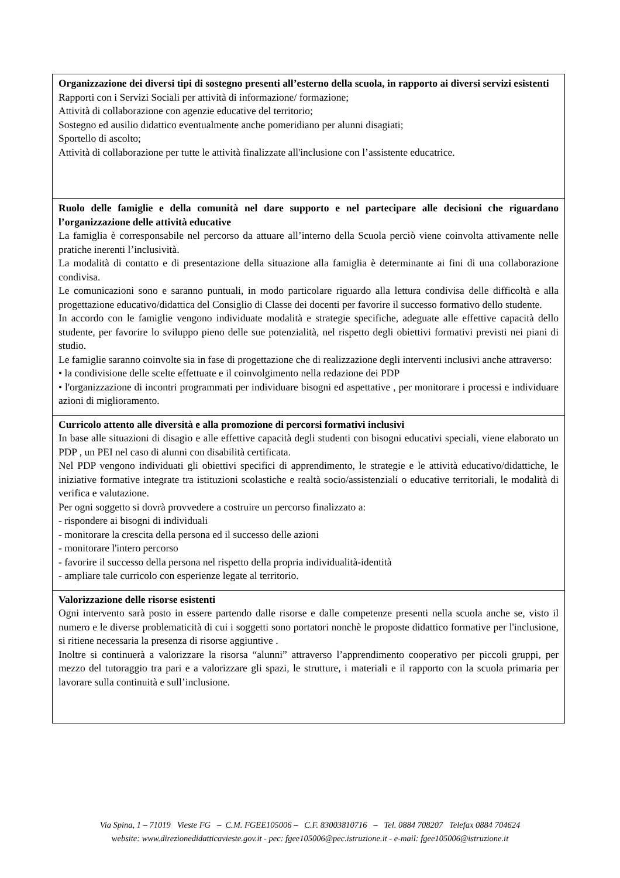| Organizzazione dei diversi tipi di sostegno presenti all’esterno della scuola, in rapporto ai diversi servizi esistenti Rapporti con i Servizi Sociali per attività di informazione/ formazione; Attività di collaborazione con agenzie educative del territorio; Sostegno ed ausilio didattico eventualmente anche pomeridiano per alunni disagiati; Sportello di ascolto; Attività di collaborazione per tutte le attività finalizzate all'inclusione con l’assistente educatrice. |
| Ruolo delle famiglie e della comunità nel dare supporto e nel partecipare alle decisioni che riguardano l’organizzazione delle attività educative La famiglia è corresponsabile nel percorso da attuare all’interno della Scuola perciò viene coinvolta attivamente nelle pratiche inerenti l’inclusività. La modalità di contatto e di presentazione della situazione alla famiglia è determinante ai fini di una collaborazione condivisa. Le comunicazioni sono e saranno puntuali, in modo particolare riguardo alla lettura condivisa delle difficoltà e alla progettazione educativo/didattica del Consiglio di Classe dei docenti per favorire il successo formativo dello studente. In accordo con le famiglie vengono individuate modalità e strategie specifiche, adeguate alle effettive capacità dello studente, per favorire lo sviluppo pieno delle sue potenzialità, nel rispetto degli obiettivi formativi previsti nei piani di studio. Le famiglie saranno coinvolte sia in fase di progettazione che di realizzazione degli interventi inclusivi anche attraverso: • la condivisione delle scelte effettuate e il coinvolgimento nella redazione dei PDP • l'organizzazione di incontri programmati per individuare bisogni ed aspettative , per monitorare i processi e individuare azioni di miglioramento. |
| Curricolo attento alle diversità e alla promozione di percorsi formativi inclusivi In base alle situazioni di disagio e alle effettive capacità degli studenti con bisogni educativi speciali, viene elaborato un PDP , un PEI nel caso di alunni con disabilità certificata. Nel PDP vengono individuati gli obiettivi specifici di apprendimento, le strategie e le attività educativo/didattiche, le iniziative formative integrate tra istituzioni scolastiche e realtà socio/assistenziali o educative territoriali, le modalità di verifica e valutazione. Per ogni soggetto si dovrà provvedere a costruire un percorso finalizzato a: - rispondere ai bisogni di individuali - monitorare la crescita della persona ed il successo delle azioni - monitorare l'intero percorso - favorire il successo della persona nel rispetto della propria individualità-identità - ampliare tale curricolo con esperienze legate al territorio. |
| Valorizzazione delle risorse esistenti Ogni intervento sarà posto in essere partendo dalle risorse e dalle competenze presenti nella scuola anche se, visto il numero e le diverse problematicità di cui i soggetti sono portatori nonchè le proposte didattico formative per l'inclusione, si ritiene necessaria la presenza di risorse aggiuntive . Inoltre si continuerà a valorizzare la risorsa “alunni” attraverso l’apprendimento cooperativo per piccoli gruppi, per mezzo del tutoraggio tra pari e a valorizzare gli spazi, le strutture, i materiali e il rapporto con la scuola primaria per lavorare sulla continuità e sull’inclusione. |
Via Spina, 1 – 71019 Vieste FG – C.M. FGEE105006 – C.F. 83003810716 – Tel. 0884 708207 Telefax 0884 704624
website: www.direzionedidatticavieste.gov.it - pec: fgee105006@pec.istruzione.it - e-mail: fgee105006@istruzione.it